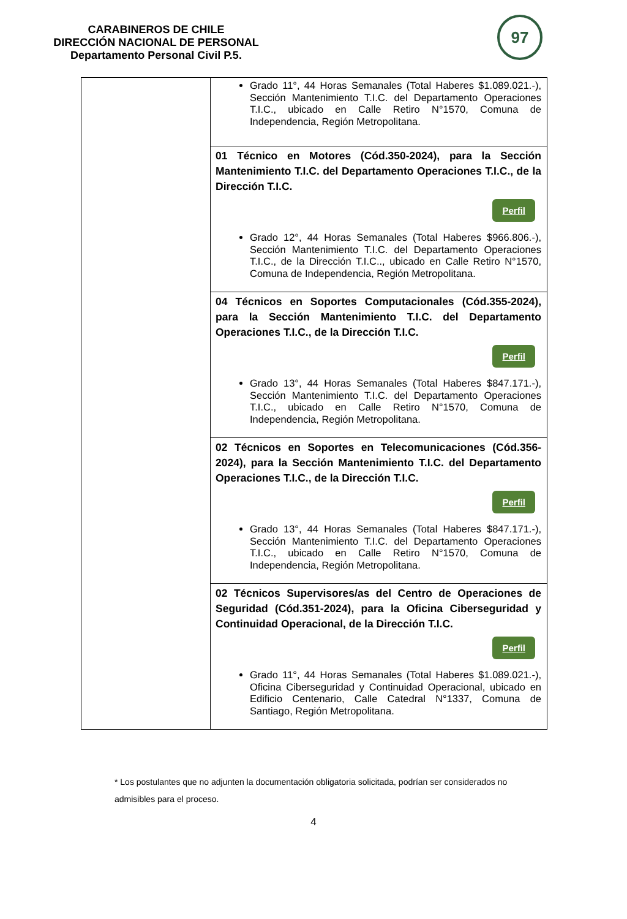CARABINEROS DE CHILE
DIRECCIÓN NACIONAL DE PERSONAL
Departamento Personal Civil P.5.
97
| | Grado 11°, 44 Horas Semanales (Total Haberes $1.089.021.-), Sección Mantenimiento T.I.C. del Departamento Operaciones T.I.C., ubicado en Calle Retiro N°1570, Comuna de Independencia, Región Metropolitana. |
| | 01 Técnico en Motores (Cód.350-2024), para la Sección Mantenimiento T.I.C. del Departamento Operaciones T.I.C., de la Dirección T.I.C. Perfil Grado 12°, 44 Horas Semanales (Total Haberes $966.806.-), Sección Mantenimiento T.I.C. del Departamento Operaciones T.I.C., de la Dirección T.I.C.., ubicado en Calle Retiro N°1570, Comuna de Independencia, Región Metropolitana. |
| | 04 Técnicos en Soportes Computacionales (Cód.355-2024), para la Sección Mantenimiento T.I.C. del Departamento Operaciones T.I.C., de la Dirección T.I.C. Perfil Grado 13°, 44 Horas Semanales (Total Haberes $847.171.-), Sección Mantenimiento T.I.C. del Departamento Operaciones T.I.C., ubicado en Calle Retiro N°1570, Comuna de Independencia, Región Metropolitana. |
| | 02 Técnicos en Soportes en Telecomunicaciones (Cód.356-2024), para la Sección Mantenimiento T.I.C. del Departamento Operaciones T.I.C., de la Dirección T.I.C. Perfil Grado 13°, 44 Horas Semanales (Total Haberes $847.171.-), Sección Mantenimiento T.I.C. del Departamento Operaciones T.I.C., ubicado en Calle Retiro N°1570, Comuna de Independencia, Región Metropolitana. |
| | 02 Técnicos Supervisores/as del Centro de Operaciones de Seguridad (Cód.351-2024), para la Oficina Ciberseguridad y Continuidad Operacional, de la Dirección T.I.C. Perfil Grado 11°, 44 Horas Semanales (Total Haberes $1.089.021.-), Oficina Ciberseguridad y Continuidad Operacional, ubicado en Edificio Centenario, Calle Catedral N°1337, Comuna de Santiago, Región Metropolitana. |
* Los postulantes que no adjunten la documentación obligatoria solicitada, podrían ser considerados no admisibles para el proceso.
4